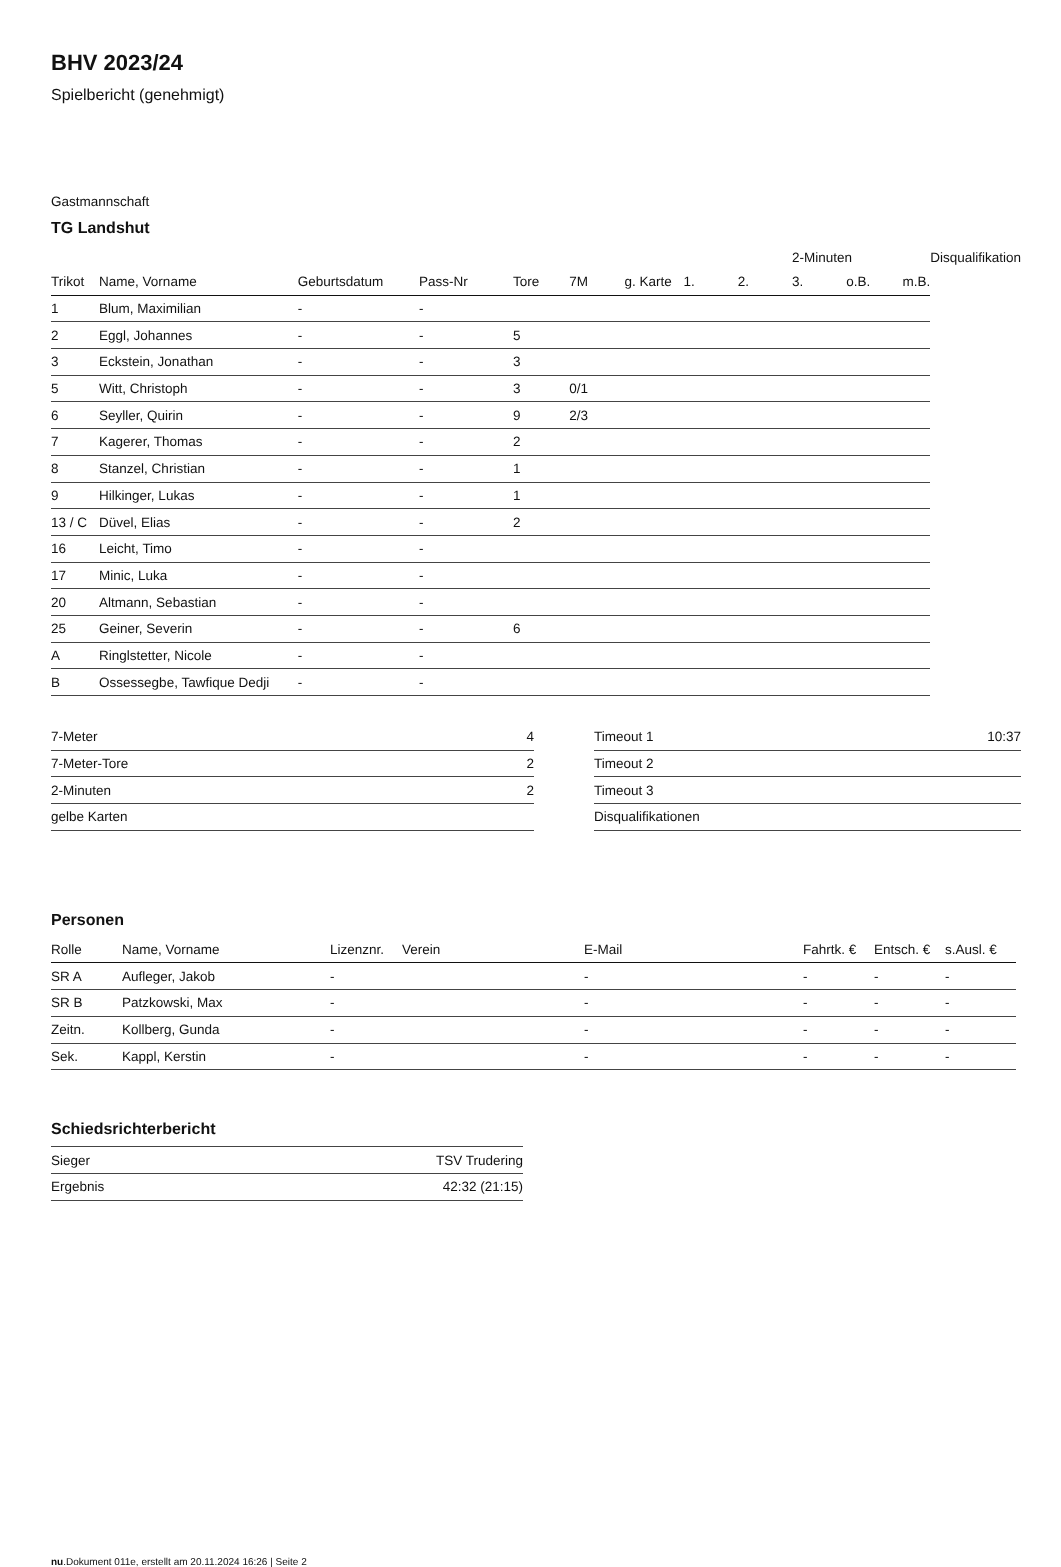BHV 2023/24
Spielbericht (genehmigt)
Gastmannschaft
TG Landshut
| | | | | | | | | | 2-Minuten | | | Disqualifikation |
| Trikot | Name, Vorname | Geburtsdatum | Pass-Nr | Tore | 7M | g. Karte | 1. | 2. | 3. | o.B. | m.B. | |
| 1 | Blum, Maximilian | - | - | | | | | | | | | |
| 2 | Eggl, Johannes | - | - | 5 | | | | | | | | |
| 3 | Eckstein, Jonathan | - | - | 3 | | | | | | | | |
| 5 | Witt, Christoph | - | - | 3 | 0/1 | | | | | | | |
| 6 | Seyller, Quirin | - | - | 9 | 2/3 | | | | | | | |
| 7 | Kagerer, Thomas | - | - | 2 | | | | | | | | |
| 8 | Stanzel, Christian | - | - | 1 | | | | | | | | |
| 9 | Hilkinger, Lukas | - | - | 1 | | | | | | | | |
| 13 / C | Düvel, Elias | - | - | 2 | | | | | | | | |
| 16 | Leicht, Timo | - | - | | | | | | | | | |
| 17 | Minic, Luka | - | - | | | | | | | | | |
| 20 | Altmann, Sebastian | - | - | | | | | | | | | |
| 25 | Geiner, Severin | - | - | 6 | | | | | | | | |
| A | Ringlstetter, Nicole | - | - | | | | | | | | | |
| B | Ossessegbe, Tawfique Dedji | - | - | | | | | | | | | |
| 7-Meter | 4 |
| 7-Meter-Tore | 2 |
| 2-Minuten | 2 |
| gelbe Karten | |
| Timeout 1 | 10:37 |
| Timeout 2 | |
| Timeout 3 | |
| Disqualifikationen | |
Personen
| Rolle | Name, Vorname | Lizenznr. | Verein | E-Mail | Fahrtk. € | Entsch. € | s.Ausl. € |
| --- | --- | --- | --- | --- | --- | --- | --- |
| SR A | Aufleger, Jakob | - | | - | - | - | - |
| SR B | Patzkowski, Max | - | | - | - | - | - |
| Zeitn. | Kollberg, Gunda | - | | - | - | - | - |
| Sek. | Kappl, Kerstin | - | | - | - | - | - |
Schiedsrichterbericht
| Sieger | TSV Trudering |
| Ergebnis | 42:32 (21:15) |
nu.Dokument 011e, erstellt am 20.11.2024 16:26 | Seite 2